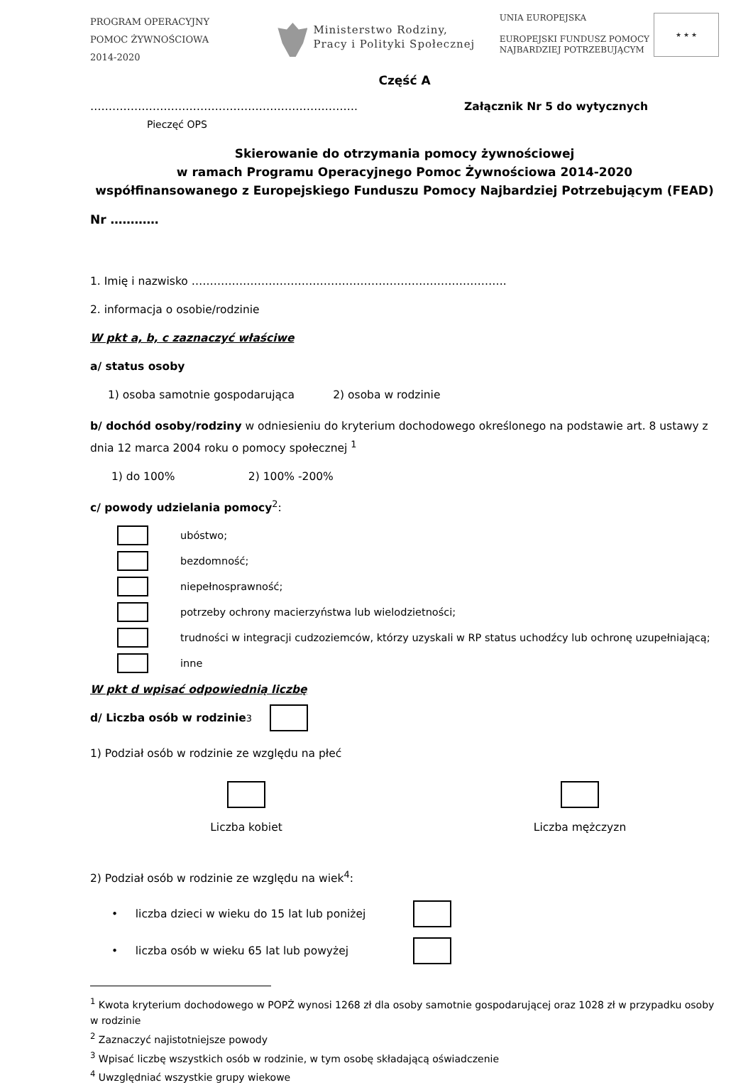PROGRAM OPERACYJNY
POMOC ŻYWNOŚCIOWA
2014-2020
Ministerstwo Rodziny,
Pracy i Polityki Społecznej
UNIA EUROPEJSKA
EUROPEJSKI FUNDUSZ POMOCY
NAJBARDZIEJ POTRZEBUJĄCYM
★ ★ ★
Część A
………………………………………………………………. Załącznik Nr 5 do wytycznych
Pieczęć OPS
Skierowanie do otrzymania pomocy żywnościowej
w ramach Programu Operacyjnego Pomoc Żywnościowa 2014-2020
współfinansowanego z Europejskiego Funduszu Pomocy Najbardziej Potrzebującym (FEAD)
Nr …………
1. Imię i nazwisko ……………………………………………………….………………….
2. informacja o osobie/rodzinie
W pkt a, b, c zaznaczyć właściwe
a/ status osoby
1) osoba samotnie gospodarująca 2) osoba w rodzinie
b/ dochód osoby/rodziny w odniesieniu do kryterium dochodowego określonego na podstawie art. 8 ustawy z dnia 12 marca 2004 roku o pomocy społecznej <sup>1</sup>
1) do 100% 2) 100% -200%
c/ powody udzielania pomocy<sup>2</sup>:
ubóstwo;
bezdomność;
niepełnosprawność;
potrzeby ochrony macierzyństwa lub wielodzietności;
trudności w integracji cudzoziemców, którzy uzyskali w RP status uchodźcy lub ochronę uzupełniającą;
inne
W pkt d wpisać odpowiednią liczbę
d/ Liczba osób w rodzinie<sup>3</sup>
1) Podział osób w rodzinie ze względu na płeć
Liczba kobiet Liczba mężczyzn
2) Podział osób w rodzinie ze względu na wiek<sup>4</sup>:
• liczba dzieci w wieku do 15 lat lub poniżej
• liczba osób w wieku 65 lat lub powyżej
<sup>1</sup> Kwota kryterium dochodowego w POPŻ wynosi 1268 zł dla osoby samotnie gospodarującej oraz 1028 zł w przypadku osoby w rodzinie
<sup>2</sup> Zaznaczyć najistotniejsze powody
<sup>3</sup> Wpisać liczbę wszystkich osób w rodzinie, w tym osobę składającą oświadczenie
<sup>4</sup> Uwzględniać wszystkie grupy wiekowe